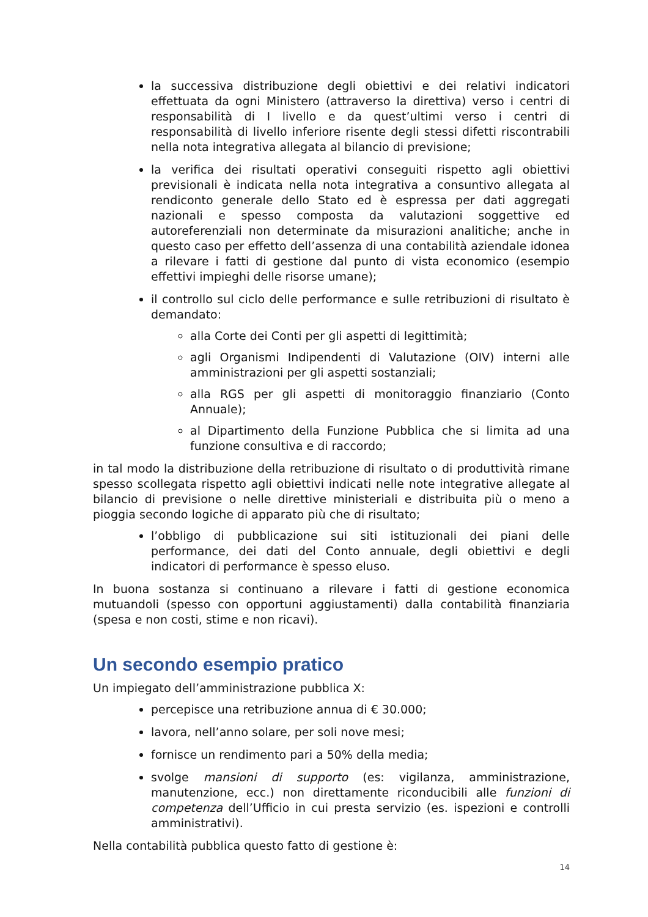la successiva distribuzione degli obiettivi e dei relativi indicatori effettuata da ogni Ministero (attraverso la direttiva) verso i centri di responsabilità di I livello e da quest’ultimi verso i centri di responsabilità di livello inferiore risente degli stessi difetti riscontrabili nella nota integrativa allegata al bilancio di previsione;
la verifica dei risultati operativi conseguiti rispetto agli obiettivi previsionali è indicata nella nota integrativa a consuntivo allegata al rendiconto generale dello Stato ed è espressa per dati aggregati nazionali e spesso composta da valutazioni soggettive ed autoreferenziali non determinate da misurazioni analitiche; anche in questo caso per effetto dell’assenza di una contabilità aziendale idonea a rilevare i fatti di gestione dal punto di vista economico (esempio effettivi impieghi delle risorse umane);
il controllo sul ciclo delle performance e sulle retribuzioni di risultato è demandato:
alla Corte dei Conti per gli aspetti di legittimità;
agli Organismi Indipendenti di Valutazione (OIV) interni alle amministrazioni per gli aspetti sostanziali;
alla RGS per gli aspetti di monitoraggio finanziario (Conto Annuale);
al Dipartimento della Funzione Pubblica che si limita ad una funzione consultiva e di raccordo;
in tal modo la distribuzione della retribuzione di risultato o di produttività rimane spesso scollegata rispetto agli obiettivi indicati nelle note integrative allegate al bilancio di previsione o nelle direttive ministeriali e distribuita più o meno a pioggia secondo logiche di apparato più che di risultato;
l’obbligo di pubblicazione sui siti istituzionali dei piani delle performance, dei dati del Conto annuale, degli obiettivi e degli indicatori di performance è spesso eluso.
In buona sostanza si continuano a rilevare i fatti di gestione economica mutuandoli (spesso con opportuni aggiustamenti) dalla contabilità finanziaria (spesa e non costi, stime e non ricavi).
Un secondo esempio pratico
Un impiegato dell’amministrazione pubblica X:
percepisce una retribuzione annua di € 30.000;
lavora, nell’anno solare, per soli nove mesi;
fornisce un rendimento pari a 50% della media;
svolge mansioni di supporto (es: vigilanza, amministrazione, manutenzione, ecc.) non direttamente riconducibili alle funzioni di competenza dell’Ufficio in cui presta servizio (es. ispezioni e controlli amministrativi).
Nella contabilità pubblica questo fatto di gestione è:
14